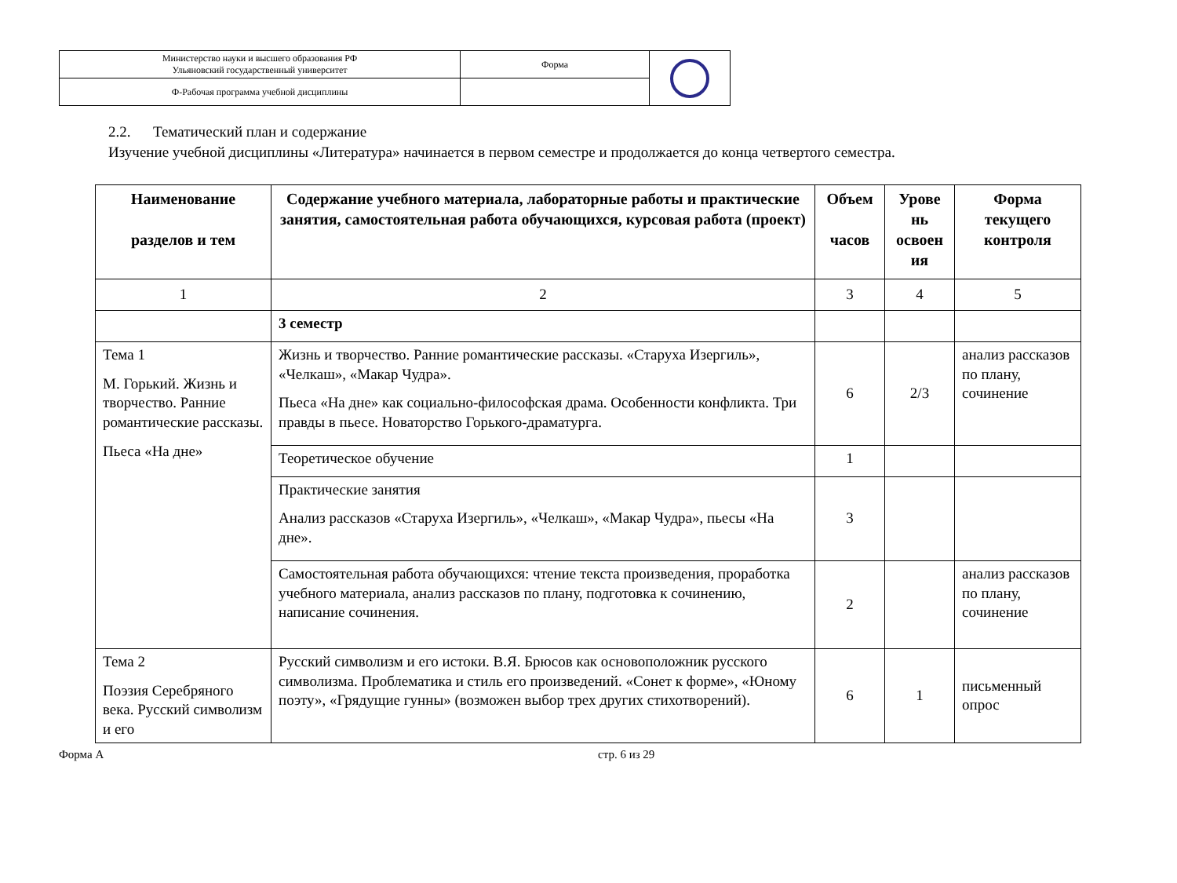| Министерство науки и высшего образования РФ Ульяновский государственный университет | Форма | |
| Ф-Рабочая программа учебной дисциплины | | |
2.2. Тематический план и содержание
Изучение учебной дисциплины «Литература» начинается в первом семестре и продолжается до конца четвертого семестра.
| Наименование разделов и тем | Содержание учебного материала, лабораторные работы и практические занятия, самостоятельная работа обучающихся, курсовая работа (проект) | Объем часов | Урове нь освоен ия | Форма текущего контроля |
| --- | --- | --- | --- | --- |
| 1 | 2 | 3 | 4 | 5 |
| | 3 семестр | | | |
| Тема 1 М. Горький. Жизнь и творчество. Ранние романтические рассказы. Пьеса «На дне» | Жизнь и творчество. Ранние романтические рассказы. «Старуха Изергиль», «Челкаш», «Макар Чудра». Пьеса «На дне» как социально-философская драма. Особенности конфликта. Три правды в пьесе. Новаторство Горького-драматурга. | 6 | 2/3 | анализ рассказов по плану, сочинение |
| | Теоретическое обучение | 1 | | |
| | Практические занятия Анализ рассказов «Старуха Изергиль», «Челкаш», «Макар Чудра», пьесы «На дне». | 3 | | |
| | Самостоятельная работа обучающихся: чтение текста произведения, проработка учебного материала, анализ рассказов по плану, подготовка к сочинению, написание сочинения. | 2 | | анализ рассказов по плану, сочинение |
| Тема 2 Поэзия Серебряного века. Русский символизм и его | Русский символизм и его истоки. В.Я. Брюсов как основоположник русского символизма. Проблематика и стиль его произведений. «Сонет к форме», «Юному поэту», «Грядущие гунны» (возможен выбор трех других стихотворений). | 6 | 1 | письменный опрос |
Форма А стр. 6 из 29